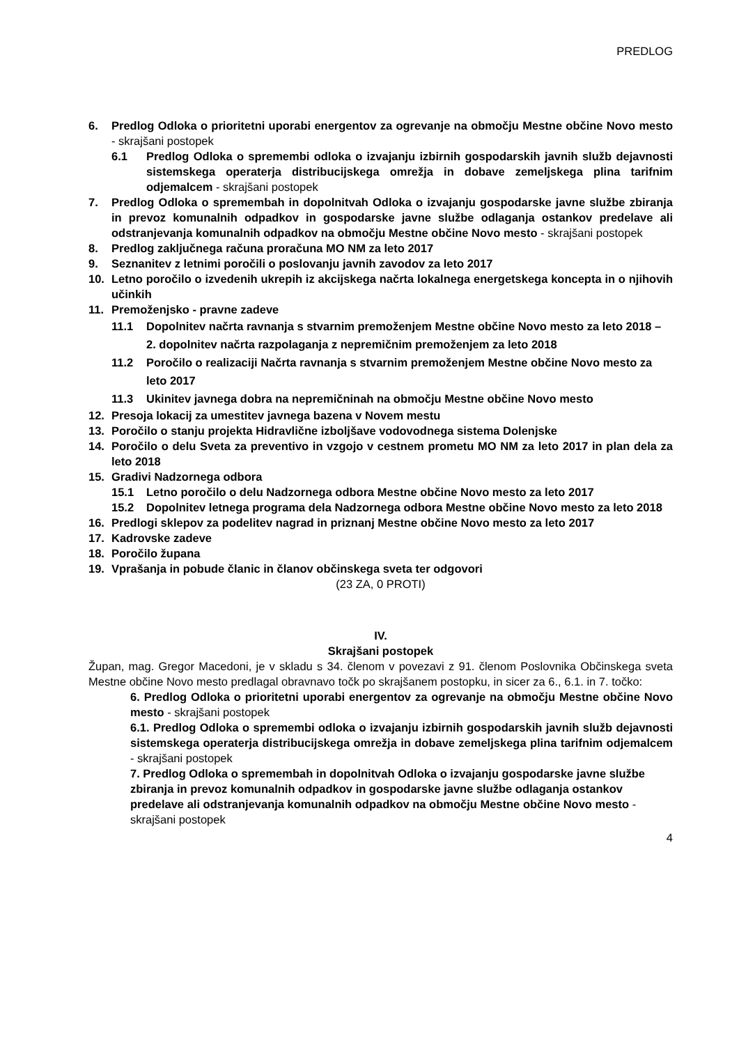PREDLOG
6. Predlog Odloka o prioritetni uporabi energentov za ogrevanje na območju Mestne občine Novo mesto - skrajšani postopek
6.1 Predlog Odloka o spremembi odloka o izvajanju izbirnih gospodarskih javnih služb dejavnosti sistemskega operaterja distribucijskega omrežja in dobave zemeljskega plina tarifnim odjemalcem - skrajšani postopek
7. Predlog Odloka o spremembah in dopolnitvah Odloka o izvajanju gospodarske javne službe zbiranja in prevoz komunalnih odpadkov in gospodarske javne službe odlaganja ostankov predelave ali odstranjevanja komunalnih odpadkov na območju Mestne občine Novo mesto - skrajšani postopek
8. Predlog zaključnega računa proračuna MO NM za leto 2017
9. Seznanitev z letnimi poročili o poslovanju javnih zavodov za leto 2017
10. Letno poročilo o izvedenih ukrepih iz akcijskega načrta lokalnega energetskega koncepta in o njihovih učinkih
11. Premoženjsko - pravne zadeve
11.1 Dopolnitev načrta ravnanja s stvarnim premoženjem Mestne občine Novo mesto za leto 2018 – 2. dopolnitev načrta razpolaganja z nepremičnim premoženjem za leto 2018
11.2 Poročilo o realizaciji Načrta ravnanja s stvarnim premoženjem Mestne občine Novo mesto za leto 2017
11.3 Ukinitev javnega dobra na nepremičninah na območju Mestne občine Novo mesto
12. Presoja lokacij za umestitev javnega bazena v Novem mestu
13. Poročilo o stanju projekta Hidravlične izboljšave vodovodnega sistema Dolenjske
14. Poročilo o delu Sveta za preventivo in vzgojo v cestnem prometu MO NM za leto 2017 in plan dela za leto 2018
15. Gradivi Nadzornega odbora
15.1 Letno poročilo o delu Nadzornega odbora Mestne občine Novo mesto za leto 2017
15.2 Dopolnitev letnega programa dela Nadzornega odbora Mestne občine Novo mesto za leto 2018
16. Predlogi sklepov za podelitev nagrad in priznanj Mestne občine Novo mesto za leto 2017
17. Kadrovske zadeve
18. Poročilo župana
19. Vprašanja in pobude članic in članov občinskega sveta ter odgovori
(23 ZA, 0 PROTI)
IV.
Skrajšani postopek
Župan, mag. Gregor Macedoni, je v skladu s 34. členom v povezavi z 91. členom Poslovnika Občinskega sveta Mestne občine Novo mesto predlagal obravnavo točk po skrajšanem postopku, in sicer za 6., 6.1. in 7. točko:
6. Predlog Odloka o prioritetni uporabi energentov za ogrevanje na območju Mestne občine Novo mesto - skrajšani postopek
6.1. Predlog Odloka o spremembi odloka o izvajanju izbirnih gospodarskih javnih služb dejavnosti sistemskega operaterja distribucijskega omrežja in dobave zemeljskega plina tarifnim odjemalcem - skrajšani postopek
7. Predlog Odloka o spremembah in dopolnitvah Odloka o izvajanju gospodarske javne službe zbiranja in prevoz komunalnih odpadkov in gospodarske javne službe odlaganja ostankov predelave ali odstranjevanja komunalnih odpadkov na območju Mestne občine Novo mesto - skrajšani postopek
4